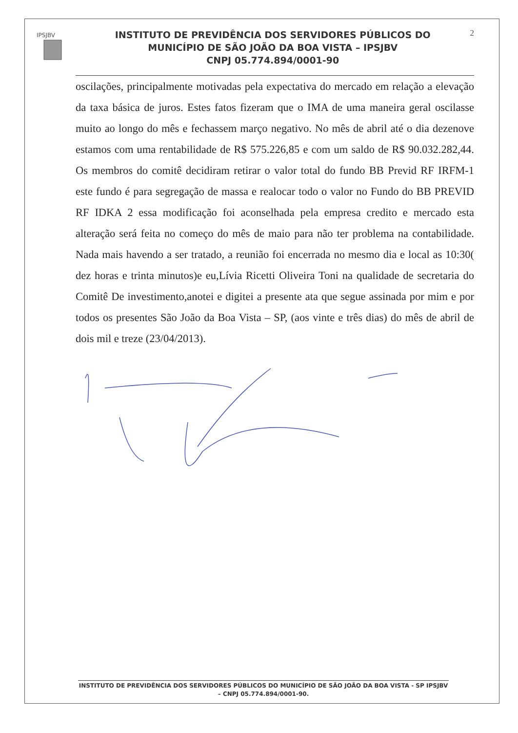IPSJBV
INSTITUTO DE PREVIDÊNCIA DOS SERVIDORES PÚBLICOS DO
MUNICÍPIO DE SÃO JOÃO DA BOA VISTA – IPSJBV
CNPJ 05.774.894/0001-90
2
oscilações, principalmente motivadas pela expectativa do mercado em relação a elevação da taxa básica de juros. Estes fatos fizeram que o IMA de uma maneira geral oscilasse muito ao longo do mês e fechassem março negativo. No mês de abril até o dia dezenove estamos com uma rentabilidade de R$ 575.226,85 e com um saldo de R$ 90.032.282,44. Os membros do comitê decidiram retirar o valor total do fundo BB Previd RF IRFM-1 este fundo é para segregação de massa e realocar todo o valor no Fundo do BB PREVID RF IDKA 2 essa modificação foi aconselhada pela empresa credito e mercado esta alteração será feita no começo do mês de maio para não ter problema na contabilidade. Nada mais havendo a ser tratado, a reunião foi encerrada no mesmo dia e local as 10:30( dez horas e trinta minutos)e eu,Lívia Ricetti Oliveira Toni na qualidade de secretaria do Comitê De investimento,anotei e digitei a presente ata que segue assinada por mim e por todos os presentes São João da Boa Vista – SP, (aos vinte e três dias) do mês de abril de dois mil e treze (23/04/2013).
INSTITUTO DE PREVIDÊNCIA DOS SERVIDORES PÚBLICOS DO MUNICÍPIO DE SÃO JOÃO DA BOA VISTA - SP IPSJBV – CNPJ 05.774.894/0001-90.